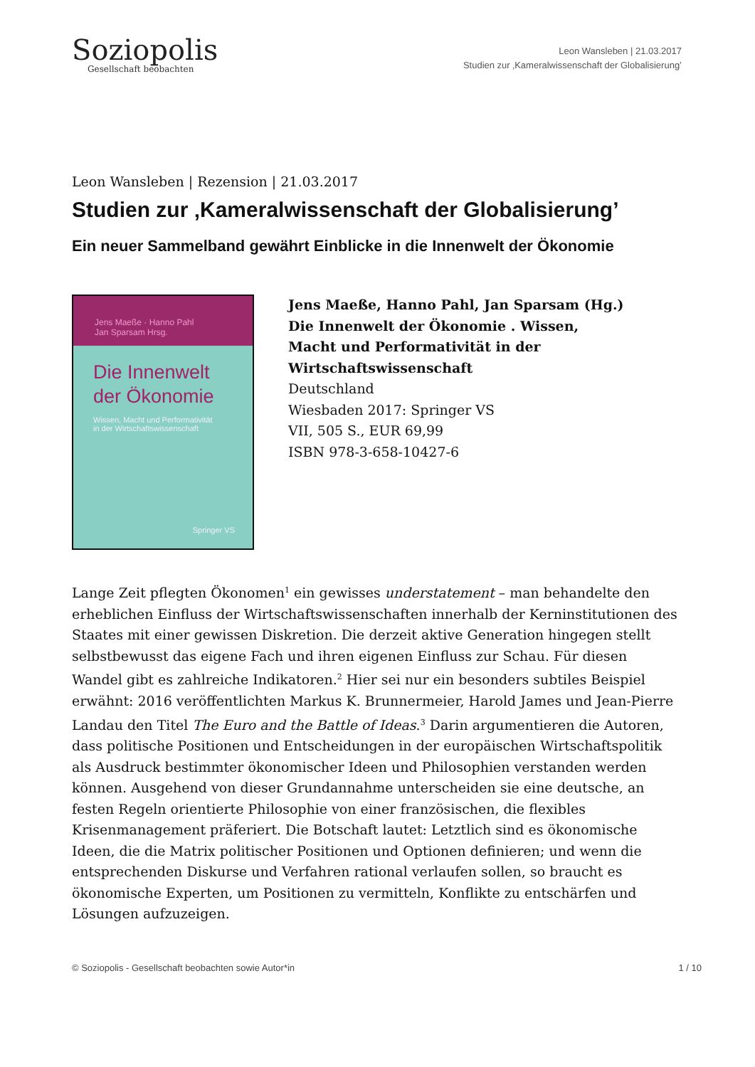Soziopolis
Gesellschaft beobachten
Leon Wansleben | 21.03.2017
Studien zur ‚Kameralwissenschaft der Globalisierung’
Leon Wansleben | Rezension | 21.03.2017
Studien zur ‚Kameralwissenschaft der Globalisierung’
Ein neuer Sammelband gewährt Einblicke in die Innenwelt der Ökonomie
Jens Maeße · Hanno Pahl
Jan Sparsam Hrsg.
Die Innenwelt
der Ökonomie
Wissen, Macht und Performativität
in der Wirtschaftswissenschaft
Springer VS
Jens Maeße, Hanno Pahl, Jan Sparsam (Hg.)
Die Innenwelt der Ökonomie . Wissen,
Macht und Performativität in der
Wirtschaftswissenschaft
Deutschland
Wiesbaden 2017: Springer VS
VII, 505 S., EUR 69,99
ISBN 978-3-658-10427-6
Lange Zeit pflegten Ökonomen<sup>1</sup> ein gewisses understatement – man behandelte den erheblichen Einfluss der Wirtschaftswissenschaften innerhalb der Kerninstitutionen des Staates mit einer gewissen Diskretion. Die derzeit aktive Generation hingegen stellt selbstbewusst das eigene Fach und ihren eigenen Einfluss zur Schau. Für diesen Wandel gibt es zahlreiche Indikatoren.<sup>2</sup> Hier sei nur ein besonders subtiles Beispiel erwähnt: 2016 veröffentlichten Markus K. Brunnermeier, Harold James und Jean-Pierre Landau den Titel The Euro and the Battle of Ideas.<sup>3</sup> Darin argumentieren die Autoren, dass politische Positionen und Entscheidungen in der europäischen Wirtschaftspolitik als Ausdruck bestimmter ökonomischer Ideen und Philosophien verstanden werden können. Ausgehend von dieser Grundannahme unterscheiden sie eine deutsche, an festen Regeln orientierte Philosophie von einer französischen, die flexibles Krisenmanagement präferiert. Die Botschaft lautet: Letztlich sind es ökonomische Ideen, die die Matrix politischer Positionen und Optionen definieren; und wenn die entsprechenden Diskurse und Verfahren rational verlaufen sollen, so braucht es ökonomische Experten, um Positionen zu vermitteln, Konflikte zu entschärfen und Lösungen aufzuzeigen.
© Soziopolis - Gesellschaft beobachten sowie Autor*in 1 / 10